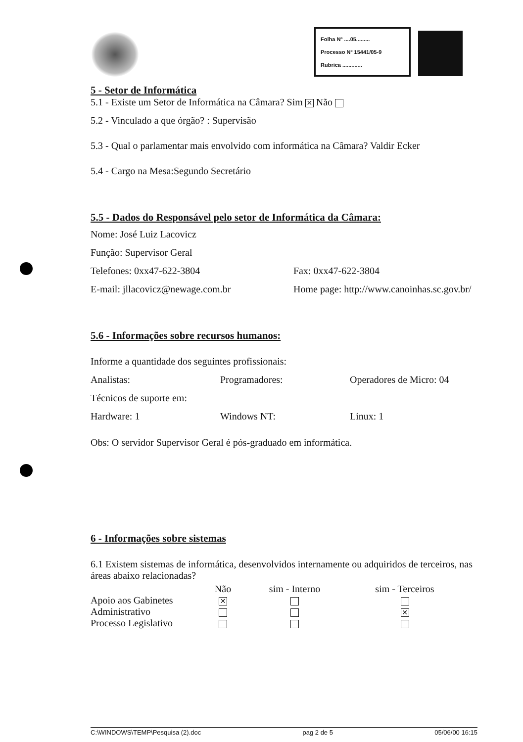Folha Nº ....05.........
Processo Nº 15441/05-9
Rubrica .............
5 - Setor de Informática
5.1 - Existe um Setor de Informática na Câmara? Sim ✕ Não
5.2 - Vinculado a que órgão? : Supervisão
5.3 - Qual o parlamentar mais envolvido com informática na Câmara? Valdir Ecker
5.4 - Cargo na Mesa:Segundo Secretário
5.5 - Dados do Responsável pelo setor de Informática da Câmara:
Nome: José Luiz Lacovicz
Função: Supervisor Geral
Telefones: 0xx47-622-3804 Fax: 0xx47-622-3804
E-mail: jllacovicz@newage.com.br Home page: http://www.canoinhas.sc.gov.br/
5.6 - Informações sobre recursos humanos:
Informe a quantidade dos seguintes profissionais:
Analistas: Programadores: Operadores de Micro: 04
Técnicos de suporte em:
Hardware: 1 Windows NT: Linux: 1
Obs: O servidor Supervisor Geral é pós-graduado em informática.
6 - Informações sobre sistemas
6.1 Existem sistemas de informática, desenvolvidos internamente ou adquiridos de terceiros, nas áreas abaixo relacionadas?
| | Não | sim - Interno | sim - Terceiros |
| --- | --- | --- | --- |
| Apoio aos Gabinetes | ✕ | | |
| Administrativo | | | ✕ |
| Processo Legislativo | | | |
C:\WINDOWS\TEMP\Pesquisa (2).doc pag 2 de 5 05/06/00 16:15